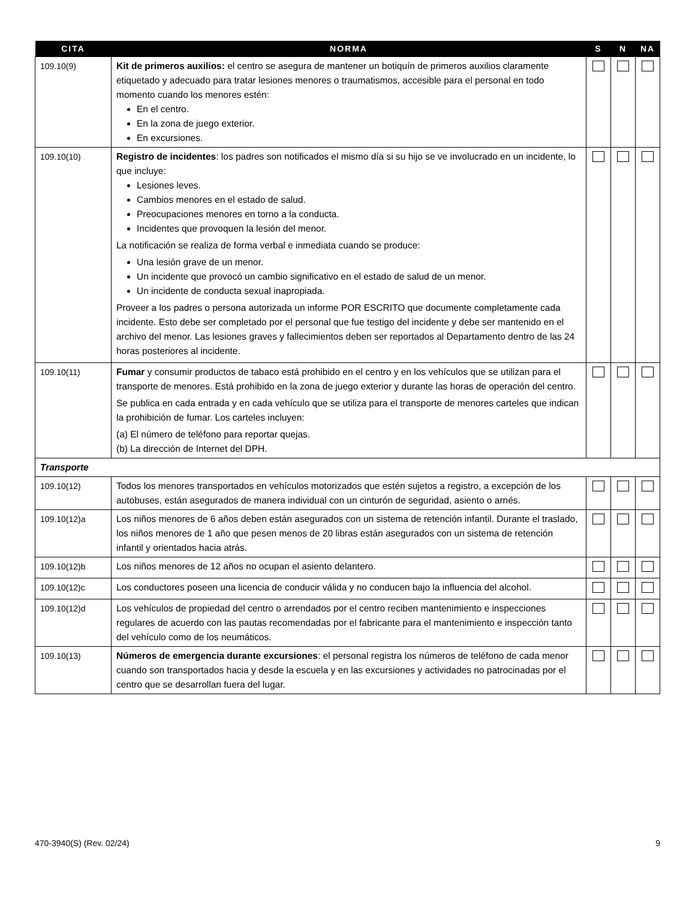| CITA | NORMA | S | N | NA |
| --- | --- | --- | --- | --- |
| 109.10(9) | Kit de primeros auxilios: el centro se asegura de mantener un botiquín de primeros auxilios claramente etiquetado y adecuado para tratar lesiones menores o traumatismos, accesible para el personal en todo momento cuando los menores estén: En el centro. En la zona de juego exterior. En excursiones. | | | |
| 109.10(10) | Registro de incidentes : los padres son notificados el mismo día si su hijo se ve involucrado en un incidente, lo que incluye: Lesiones leves. Cambios menores en el estado de salud. Preocupaciones menores en torno a la conducta. Incidentes que provoquen la lesión del menor. La notificación se realiza de forma verbal e inmediata cuando se produce: Una lesión grave de un menor. Un incidente que provocó un cambio significativo en el estado de salud de un menor. Un incidente de conducta sexual inapropiada. Proveer a los padres o persona autorizada un informe POR ESCRITO que documente completamente cada incidente. Esto debe ser completado por el personal que fue testigo del incidente y debe ser mantenido en el archivo del menor. Las lesiones graves y fallecimientos deben ser reportados al Departamento dentro de las 24 horas posteriores al incidente. | | | |
| 109.10(11) | Fumar y consumir productos de tabaco está prohibido en el centro y en los vehículos que se utilizan para el transporte de menores. Está prohibido en la zona de juego exterior y durante las horas de operación del centro. Se publica en cada entrada y en cada vehículo que se utiliza para el transporte de menores carteles que indican la prohibición de fumar. Los carteles incluyen: (a) El número de teléfono para reportar quejas. (b) La dirección de Internet del DPH. | | | |
| Transporte | | | | |
| 109.10(12) | Todos los menores transportados en vehículos motorizados que estén sujetos a registro, a excepción de los autobuses, están asegurados de manera individual con un cinturón de seguridad, asiento o arnés. | | | |
| 109.10(12)a | Los niños menores de 6 años deben están asegurados con un sistema de retención infantil. Durante el traslado, los niños menores de 1 año que pesen menos de 20 libras están asegurados con un sistema de retención infantil y orientados hacia atrás. | | | |
| 109.10(12)b | Los niños menores de 12 años no ocupan el asiento delantero. | | | |
| 109.10(12)c | Los conductores poseen una licencia de conducir válida y no conducen bajo la influencia del alcohol. | | | |
| 109.10(12)d | Los vehículos de propiedad del centro o arrendados por el centro reciben mantenimiento e inspecciones regulares de acuerdo con las pautas recomendadas por el fabricante para el mantenimiento e inspección tanto del vehículo como de los neumáticos. | | | |
| 109.10(13) | Números de emergencia durante excursiones : el personal registra los números de teléfono de cada menor cuando son transportados hacia y desde la escuela y en las excursiones y actividades no patrocinadas por el centro que se desarrollan fuera del lugar. | | | |
470-3940(S) (Rev. 02/24) 9